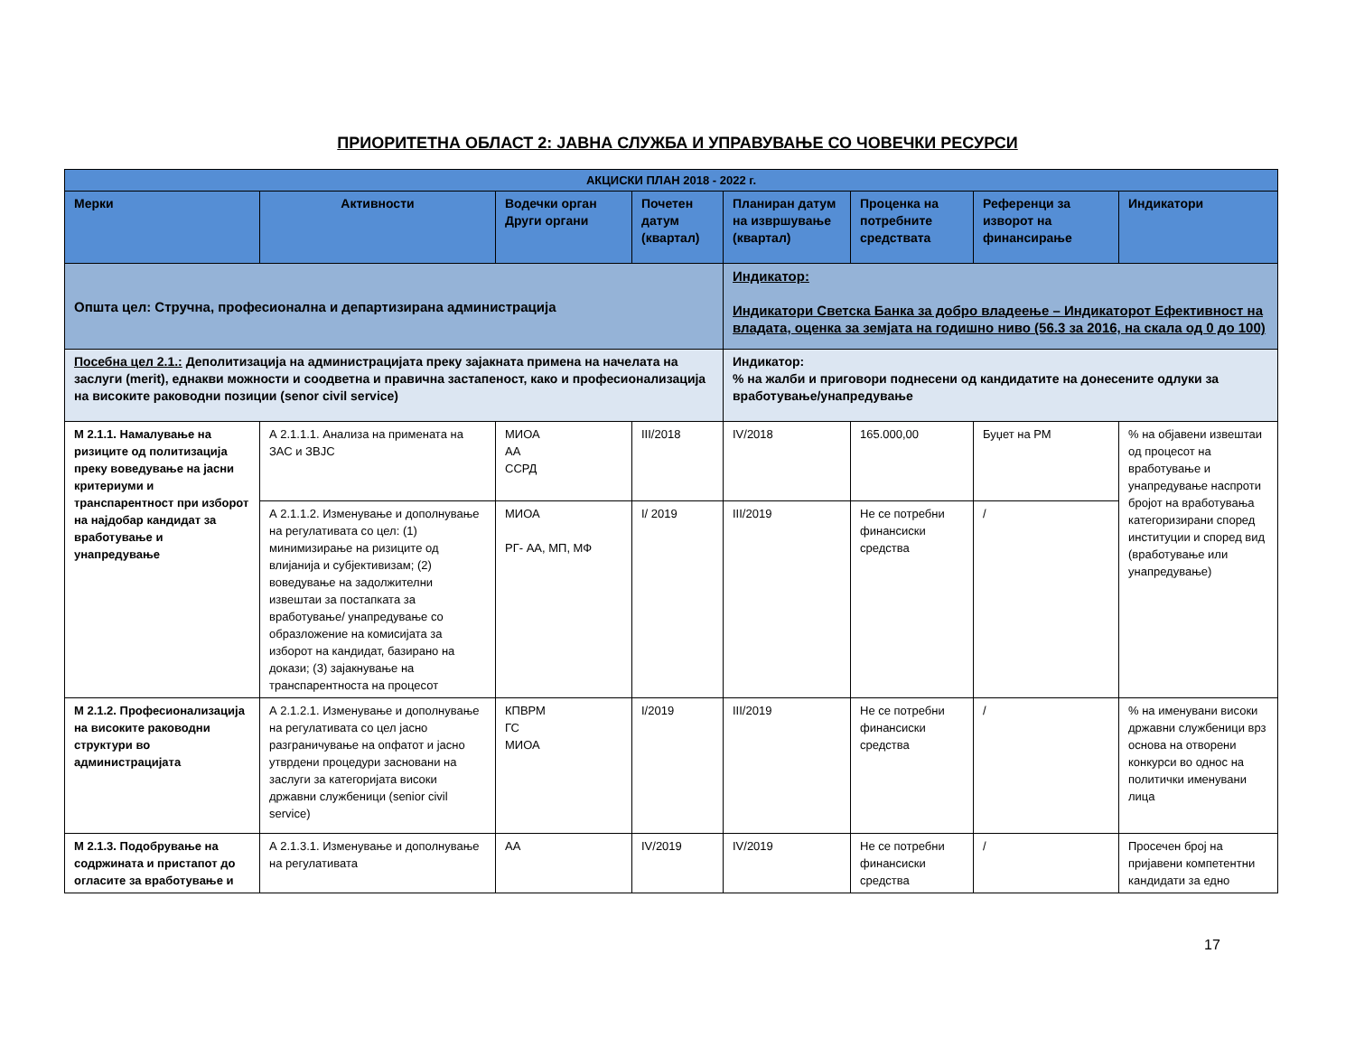ПРИОРИТЕТНА ОБЛАСТ 2: ЈАВНА СЛУЖБА И УПРАВУВАЊЕ СО ЧОВЕЧКИ РЕСУРСИ
| АКЦИСКИ ПЛАН 2018 - 2022 г. | | | | | | | |
| --- | --- | --- | --- | --- | --- | --- | --- |
| Мерки | Активности | Водечки орган Други органи | Почетен датум (квартал) | Планиран датум на извршување (квартал) | Проценка на потребните средствата | Референци за изворот на финансирање | Индикатори |
| Општа цел: Стручна, професионална и департизирана администрација | | | | Индикатор: Индикатори Светска Банка за добро владеење – Индикаторот Ефективност на владата, оценка за земјата на годишно ниво (56.3 за 2016, на скала од 0 до 100) | | | |
| Посебна цел 2.1.: Деполитизација на администрацијата преку зајакната примена на начелата на заслуги (merit), еднакви можности и соодветна и правична застапеност, како и професионализација на високите раководни позиции (senor civil service) | | | | Индикатор: % на жалби и приговори поднесени од кандидатите на донесените одлуки за вработување/унапредување | | | |
| М 2.1.1. Намалување на ризиците од политизација преку воведување на јасни критериуми и транспарентност при изборот на најдобар кандидат за вработување и унапредување | А 2.1.1.1. Анализа на примената на ЗАС и ЗВЈС | МИОА АА ССРД | III/2018 | IV/2018 | 165.000,00 | Буџет на РМ | % на објавени извештаи од процесот на вработување и унапредување наспроти бројот на вработувања категоризирани според институции и според вид (вработување или унапредување) |
| | А 2.1.1.2. Изменување и дополнување на регулативата со цел: (1) минимизирање на ризиците од влијанија и субјективизам; (2) воведување на задолжителни извештаи за постапката за вработување/ унапредување со образложение на комисијата за изборот на кандидат, базирано на докази; (3) зајакнување на транспарентноста на процесот | МИОА РГ- АА, МП, МФ | I/ 2019 | III/2019 | Не се потребни финансиски средства | / | |
| М 2.1.2. Професионализација на високите раководни структури во администрацијата | А 2.1.2.1. Изменување и дополнување на регулативата со цел јасно разграничување на опфатот и јасно утврдени процедури засновани на заслуги за категоријата високи државни службеници (senior civil service) | КПВРМ ГС МИОА | I/2019 | III/2019 | Не се потребни финансиски средства | / | % на именувани високи државни службеници врз основа на отворени конкурси во однос на политички именувани лица |
| М 2.1.3. Подобрување на содржината и пристапот до огласите за вработување и | А 2.1.3.1. Изменување и дополнување на регулативата | АА | IV/2019 | IV/2019 | Не се потребни финансиски средства | / | Просечен број на пријавени компетентни кандидати за едно |
17